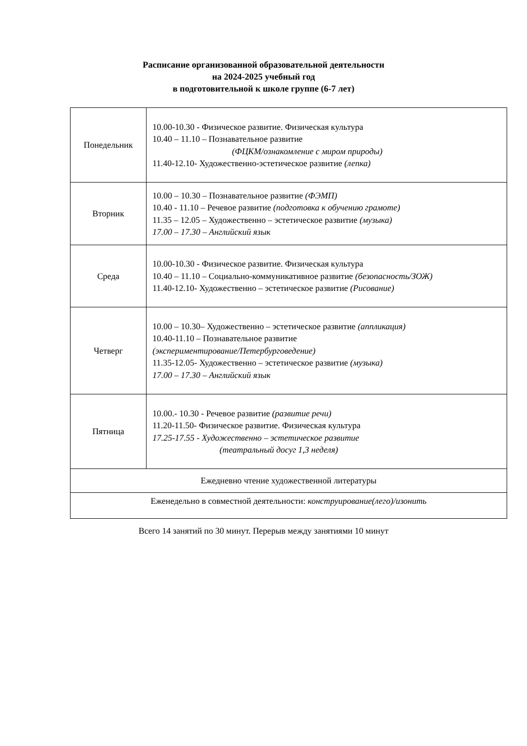Расписание организованной образовательной деятельности
на 2024-2025 учебный год
в подготовительной к школе группе (6-7 лет)
| Понедельник | 10.00-10.30 - Физическое развитие. Физическая культура 10.40 – 11.10 – Познавательное развитие (ФЦКМ/ознакомление с миром природы) 11.40-12.10- Художественно-эстетическое развитие (лепка) |
| Вторник | 10.00 – 10.30 – Познавательное развитие (ФЭМП) 10.40 - 11.10 – Речевое развитие (подготовка к обучению грамоте) 11.35 – 12.05 – Художественно – эстетическое развитие (музыка) 17.00 – 17.30 – Английский язык |
| Среда | 10.00-10.30 - Физическое развитие. Физическая культура 10.40 – 11.10 – Социально-коммуникативное развитие (безопасность/ЗОЖ) 11.40-12.10- Художественно – эстетическое развитие (Рисование) |
| Четверг | 10.00 – 10.30– Художественно – эстетическое развитие (аппликация) 10.40-11.10 – Познавательное развитие (экспериментирование/Петербурговедение) 11.35-12.05- Художественно – эстетическое развитие (музыка) 17.00 – 17.30 – Английский язык |
| Пятница | 10.00.- 10.30 - Речевое развитие (развитие речи) 11.20-11.50- Физическое развитие. Физическая культура 17.25-17.55 - Художественно – эстетическое развитие (театральный досуг 1,3 неделя) |
| Ежедневно чтение художественной литературы | |
| Еженедельно в совместной деятельности: конструирование(лего)/изонить | |
Всего 14 занятий по 30 минут. Перерыв между занятиями 10 минут